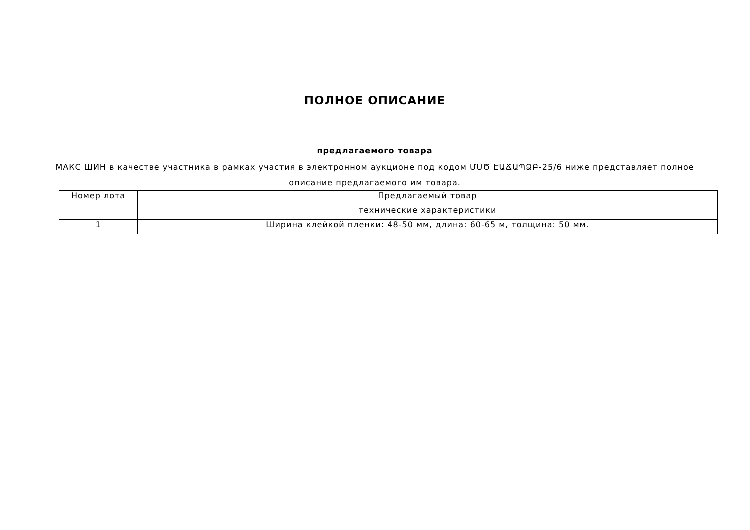ПОЛНОЕ ОПИСАНИЕ
предлагаемого товара
МАКС ШИН в качестве участника в рамках участия в электронном аукционе под кодом ՄՍԾ ԷԱՃԱՊՁԲ-25/6 ниже представляет полное описание предлагаемого им товара.
| Номер лота | Предлагаемый товар |
| | технические характеристики |
| 1 | Ширина клейкой пленки: 48-50 мм, длина: 60-65 м, толщина: 50 мм. |